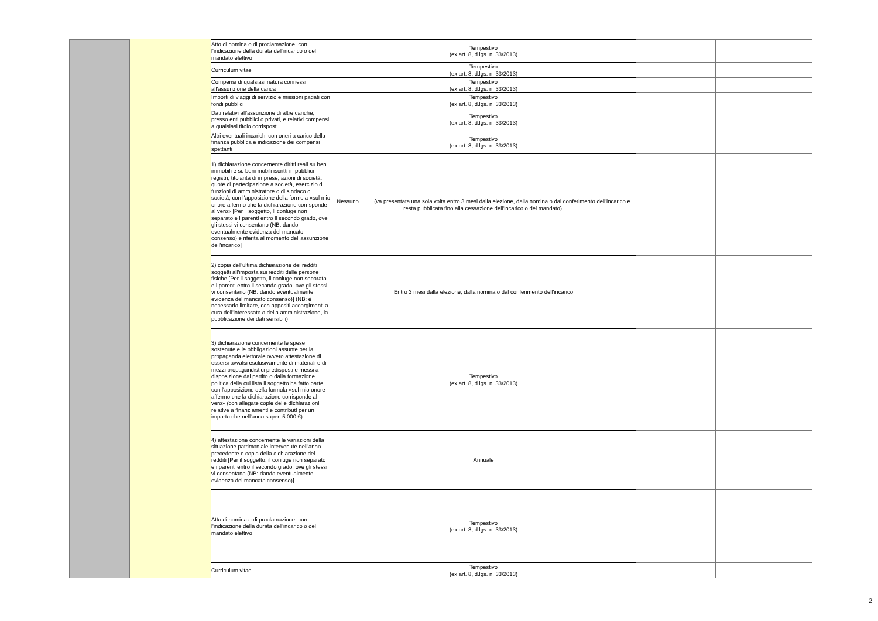| | | Atto di nomina o di proclamazione, con l'indicazione della durata dell'incarico o del mandato elettivo | Tempestivo (ex art. 8, d.lgs. n. 33/2013) | | |
| | | Curriculum vitae | Tempestivo (ex art. 8, d.lgs. n. 33/2013) | | |
| | | Compensi di qualsiasi natura connessi all'assunzione della carica | Tempestivo (ex art. 8, d.lgs. n. 33/2013) | | |
| | | Importi di viaggi di servizio e missioni pagati con fondi pubblici | Tempestivo (ex art. 8, d.lgs. n. 33/2013) | | |
| | | Dati relativi all'assunzione di altre cariche, presso enti pubblici o privati, e relativi compensi a qualsiasi titolo corrisposti | Tempestivo (ex art. 8, d.lgs. n. 33/2013) | | |
| | | Altri eventuali incarichi con oneri a carico della finanza pubblica e indicazione dei compensi spettanti | Tempestivo (ex art. 8, d.lgs. n. 33/2013) | | |
| | | 1) dichiarazione concernente diritti reali su beni immobili e su beni mobili iscritti in pubblici registri, titolarità di imprese, azioni di società, quote di partecipazione a società, esercizio di funzioni di amministratore o di sindaco di società, con l'apposizione della formula «sul mio onore affermo che la dichiarazione corrisponde al vero» [Per il soggetto, il coniuge non separato e i parenti entro il secondo grado, ove gli stessi vi consentano (NB: dando eventualmente evidenza del mancato consenso) e riferita al momento dell'assunzione dell'incarico] | Nessuno (va presentata una sola volta entro 3 mesi dalla elezione, dalla nomina o dal conferimento dell'incarico e resta pubblicata fino alla cessazione dell'incarico o del mandato). | | |
| | | 2) copia dell'ultima dichiarazione dei redditi soggetti all'imposta sui redditi delle persone fisiche [Per il soggetto, il coniuge non separato e i parenti entro il secondo grado, ove gli stessi vi consentano (NB: dando eventualmente evidenza del mancato consenso)] (NB: è necessario limitare, con appositi accorgimenti a cura dell'interessato o della amministrazione, la pubblicazione dei dati sensibili) | Entro 3 mesi dalla elezione, dalla nomina o dal conferimento dell'incarico | | |
| | | 3) dichiarazione concernente le spese sostenute e le obbligazioni assunte per la propaganda elettorale ovvero attestazione di essersi avvalsi esclusivamente di materiali e di mezzi propagandistici predisposti e messi a disposizione dal partito o dalla formazione politica della cui lista il soggetto ha fatto parte, con l'apposizione della formula «sul mio onore affermo che la dichiarazione corrisponde al vero» (con allegate copie delle dichiarazioni relative a finanziamenti e contributi per un importo che nell'anno superi 5.000 €) | Tempestivo (ex art. 8, d.lgs. n. 33/2013) | | |
| | | 4) attestazione concernente le variazioni della situazione patrimoniale intervenute nell'anno precedente e copia della dichiarazione dei redditi [Per il soggetto, il coniuge non separato e i parenti entro il secondo grado, ove gli stessi vi consentano (NB: dando eventualmente evidenza del mancato consenso)] | Annuale | | |
| | | Atto di nomina o di proclamazione, con l'indicazione della durata dell'incarico o del mandato elettivo | Tempestivo (ex art. 8, d.lgs. n. 33/2013) | | |
| | | Curriculum vitae | Tempestivo (ex art. 8, d.lgs. n. 33/2013) | | |
2